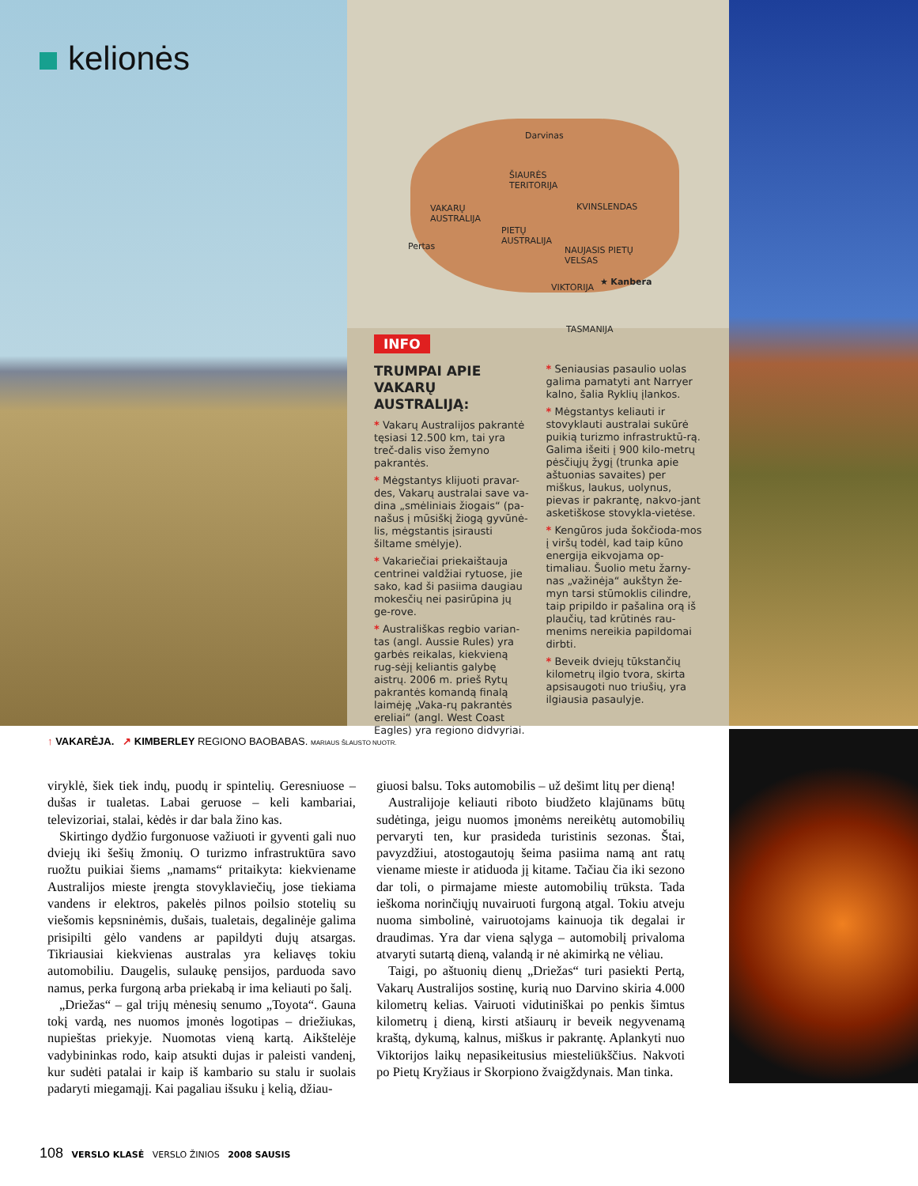kelionės
Darvinas
ŠIAURĖS
TERITORIJA
VAKARŲ
AUSTRALIJA
KVINSLENDAS
PIETŲ
AUSTRALIJA
Pertas
NAUJASIS PIETŲ
VELSAS
VIKTORIJA
★ Kanbera
TASMANIJA
INFO
TRUMPAI APIE VAKARŲ AUSTRALIJĄ:
* Vakarų Australijos pakrantė tęsiasi 12.500 km, tai yra treč-dalis viso žemyno pakrantės.
* Mėgstantys klijuoti pravar-des, Vakarų australai save va-dina „smėliniais žiogais“ (pa-našus į mūsiškį žiogą gyvūnė-lis, mėgstantis įsirausti šiltame smėlyje).
* Vakariečiai priekaištauja centrinei valdžiai rytuose, jie sako, kad ši pasiima daugiau mokesčių nei pasirūpina jų ge-rove.
* Australiškas regbio varian-tas (angl. Aussie Rules) yra garbės reikalas, kiekvieną rug-sėjį keliantis galybę aistrų. 2006 m. prieš Rytų pakrantės komandą finalą laimėję „Vaka-rų pakrantės ereliai“ (angl. West Coast Eagles) yra regiono didvyriai.
* Seniausias pasaulio uolas galima pamatyti ant Narryer kalno, šalia Ryklių įlankos.
* Mėgstantys keliauti ir stovyklauti australai sukūrė puikią turizmo infrastruktū-rą. Galima išeiti į 900 kilo-metrų pėsčiųjų žygį (trunka apie aštuonias savaites) per miškus, laukus, uolynus, pievas ir pakrantę, nakvo-jant asketiškose stovykla-vietėse.
* Kengūros juda šokčioda-mos į viršų todėl, kad taip kūno energija eikvojama op-timaliau. Šuolio metu žarny-nas „važinėja“ aukštyn že-myn tarsi stūmoklis cilindre, taip pripildo ir pašalina orą iš plaučių, tad krūtinės rau-menims nereikia papildomai dirbti.
* Beveik dviejų tūkstančių kilometrų ilgio tvora, skirta apsisaugoti nuo triušių, yra ilgiausia pasaulyje.
↑ VAKARĖJA. ↗ KIMBERLEY REGIONO BAOBABAS. MARIAUS ŠLAUSTO NUOTR.
viryklė, šiek tiek indų, puodų ir spintelių. Geresniuose – dušas ir tualetas. Labai geruose – keli kambariai, televizoriai, stalai, kėdės ir dar bala žino kas.
Skirtingo dydžio furgonuose važiuoti ir gyventi gali nuo dviejų iki šešių žmonių. O turizmo infrastruktūra savo ruožtu puikiai šiems „namams“ pritaikyta: kiekviename Australijos mieste įrengta stovyklaviečių, jose tiekiama vandens ir elektros, pakelės pilnos poilsio stotelių su viešomis kepsninėmis, dušais, tualetais, degalinėje galima prisipilti gėlo vandens ar papildyti dujų atsargas. Tikriausiai kiekvienas australas yra keliavęs tokiu automobiliu. Daugelis, sulaukę pensijos, parduoda savo namus, perka furgoną arba priekabą ir ima keliauti po šalį.
„Driežas“ – gal trijų mėnesių senumo „Toyota“. Gauna tokį vardą, nes nuomos įmonės logotipas – driežiukas, nupieštas priekyje. Nuomotas vieną kartą. Aikštelėje vadybininkas rodo, kaip atsukti dujas ir paleisti vandenį, kur sudėti patalai ir kaip iš kambario su stalu ir suolais padaryti miegamąjį. Kai pagaliau išsuku į kelią, džiau-
giuosi balsu. Toks automobilis – už dešimt litų per dieną!
Australijoje keliauti riboto biudžeto klajūnams būtų sudėtinga, jeigu nuomos įmonėms nereikėtų automobilių pervaryti ten, kur prasideda turistinis sezonas. Štai, pavyzdžiui, atostogautojų šeima pasiima namą ant ratų viename mieste ir atiduoda jį kitame. Tačiau čia iki sezono dar toli, o pirmajame mieste automobilių trūksta. Tada ieškoma norinčiųjų nuvairuoti furgoną atgal. Tokiu atveju nuoma simbolinė, vairuotojams kainuoja tik degalai ir draudimas. Yra dar viena sąlyga – automobilį privaloma atvaryti sutartą dieną, valandą ir nė akimirką ne vėliau.
Taigi, po aštuonių dienų „Driežas“ turi pasiekti Pertą, Vakarų Australijos sostinę, kurią nuo Darvino skiria 4.000 kilometrų kelias. Vairuoti vidutiniškai po penkis šimtus kilometrų į dieną, kirsti atšiaurų ir beveik negyvenamą kraštą, dykumą, kalnus, miškus ir pakrantę. Aplankyti nuo Viktorijos laikų nepasikeitusius miesteliūkščius. Nakvoti po Pietų Kryžiaus ir Skorpiono žvaigždynais. Man tinka.
108 VERSLO KLASĖ VERSLO ŽINIOS 2008 SAUSIS